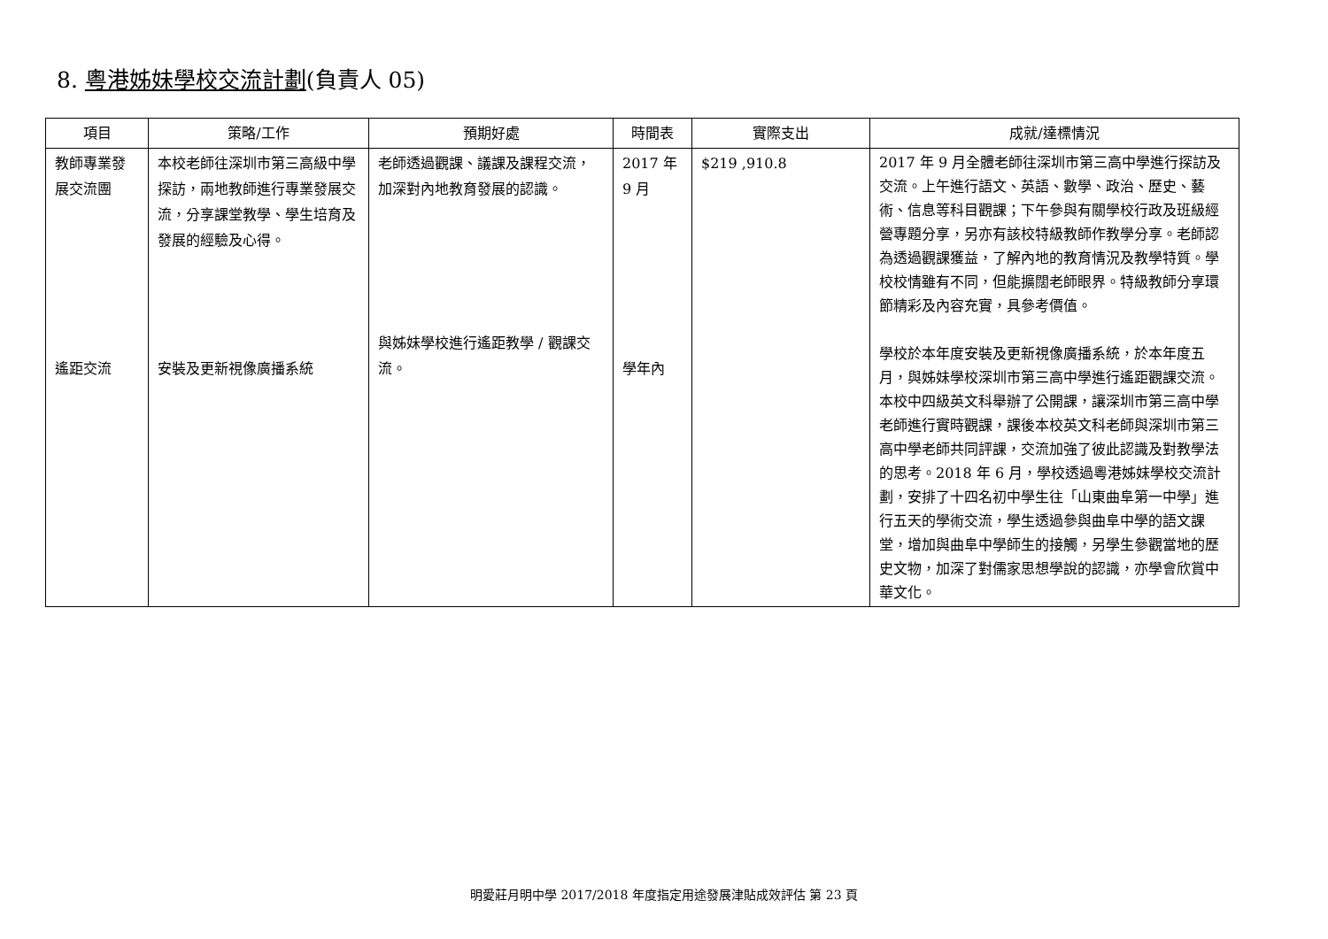8. 粵港姊妹學校交流計劃(負責人 05)
| 項目 | 策略/工作 | 預期好處 | 時間表 | 實際支出 | 成就/達標情況 |
| --- | --- | --- | --- | --- | --- |
| 教師專業發展交流團 遙距交流 | 本校老師往深圳市第三高級中學探訪，兩地教師進行專業發展交流，分享課堂教學、學生培育及發展的經驗及心得。 安裝及更新視像廣播系統 | 老師透過觀課、議課及課程交流，加深對內地教育發展的認識。 與姊妹學校進行遙距教學 / 觀課交流。 | 2017 年 9 月 學年內 | $219 ,910.8 | 2017 年 9 月全體老師往深圳市第三高中學進行探訪及交流。上午進行語文、英語、數學、政治、歷史、藝術、信息等科目觀課；下午參與有關學校行政及班級經營專題分享，另亦有該校特級教師作教學分享。老師認為透過觀課獲益，了解內地的教育情況及教學特質。學校校情雖有不同，但能擴闊老師眼界。特級教師分享環節精彩及內容充實，具參考價值。 學校於本年度安裝及更新視像廣播系統，於本年度五月，與姊妹學校深圳市第三高中學進行遙距觀課交流。本校中四級英文科舉辦了公開課，讓深圳市第三高中學老師進行實時觀課，課後本校英文科老師與深圳市第三高中學老師共同評課，交流加強了彼此認識及對教學法的思考。2018 年 6 月，學校透過粵港姊妹學校交流計劃，安排了十四名初中學生往「山東曲阜第一中學」進行五天的學術交流，學生透過參與曲阜中學的語文課堂，增加與曲阜中學師生的接觸，另學生參觀當地的歷史文物，加深了對儒家思想學說的認識，亦學會欣賞中華文化。 |
明愛莊月明中學 2017/2018 年度指定用途發展津貼成效評估 第 23 頁